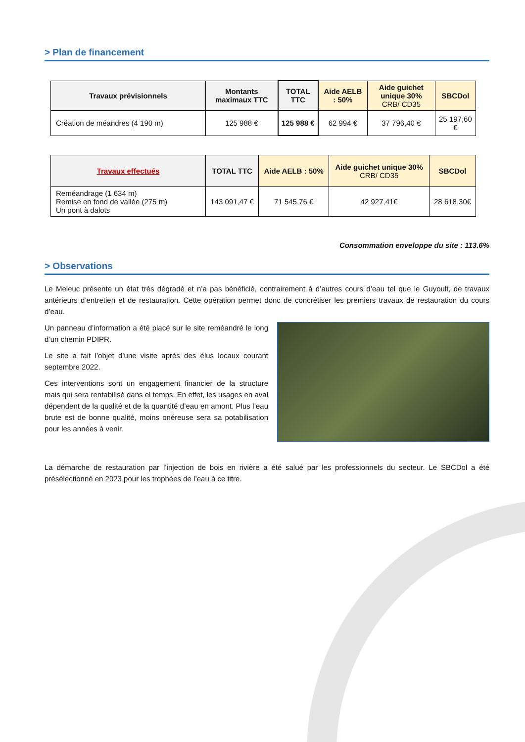> Plan de financement
| Travaux prévisionnels | Montants maximaux TTC | TOTAL TTC | Aide AELB : 50% | Aide guichet unique 30% CRB/ CD35 | SBCDol |
| --- | --- | --- | --- | --- | --- |
| Création de méandres (4 190 m) | 125 988 € | 125 988 € | 62 994 € | 37 796,40 € | 25 197,60 € |
| Travaux effectués | TOTAL TTC | Aide AELB : 50% | Aide guichet unique 30% CRB/ CD35 | SBCDol |
| --- | --- | --- | --- | --- |
| Reméandrage (1 634 m) Remise en fond de vallée (275 m) Un pont à dalots | 143 091,47 € | 71 545,76 € | 42 927,41€ | 28 618,30€ |
Consommation enveloppe du site : 113.6%
> Observations
Le Meleuc présente un état très dégradé et n’a pas bénéficié, contrairement à d’autres cours d’eau tel que le Guyoult, de travaux antérieurs d’entretien et de restauration. Cette opération permet donc de concrétiser les premiers travaux de restauration du cours d’eau.
Un panneau d’information a été placé sur le site reméandré le long d’un chemin PDIPR.
Le site a fait l’objet d’une visite après des élus locaux courant septembre 2022.
Ces interventions sont un engagement financier de la structure mais qui sera rentabilisé dans el temps. En effet, les usages en aval dépendent de la qualité et de la quantité d’eau en amont. Plus l’eau brute est de bonne qualité, moins onéreuse sera sa potabilisation pour les années à venir.
La démarche de restauration par l’injection de bois en rivière a été salué par les professionnels du secteur. Le SBCDol a été présélectionné en 2023 pour les trophées de l’eau à ce titre.